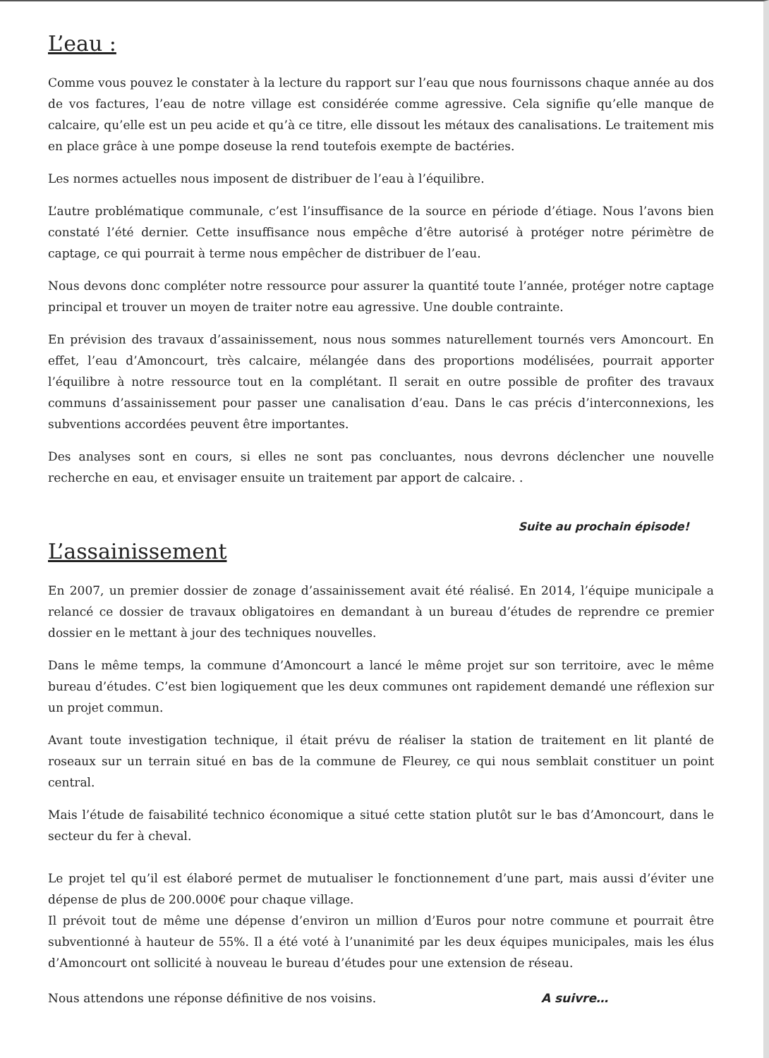L’eau :
Comme vous pouvez le constater à la lecture du rapport sur l’eau que nous fournissons chaque année au dos de vos factures, l’eau de notre village est considérée comme agressive. Cela signifie qu’elle manque de calcaire, qu’elle est un peu acide et qu’à ce titre, elle dissout les métaux des canalisations. Le traitement mis en place grâce à une pompe doseuse la rend toutefois exempte de bactéries.
Les normes actuelles nous imposent de distribuer de l’eau à l’équilibre.
L’autre problématique communale, c’est l’insuffisance de la source en période d’étiage. Nous l’avons bien constaté l’été dernier. Cette insuffisance nous empêche d’être autorisé à protéger notre périmètre de captage, ce qui pourrait à terme nous empêcher de distribuer de l’eau.
Nous devons donc compléter notre ressource pour assurer la quantité toute l’année, protéger notre captage principal et trouver un moyen de traiter notre eau agressive. Une double contrainte.
En prévision des travaux d’assainissement, nous nous sommes naturellement tournés vers Amoncourt. En effet, l’eau d’Amoncourt, très calcaire, mélangée dans des proportions modélisées, pourrait apporter l’équilibre à notre ressource tout en la complétant. Il serait en outre possible de profiter des travaux communs d’assainissement pour passer une canalisation d’eau. Dans le cas précis d’interconnexions, les subventions accordées peuvent être importantes.
Des analyses sont en cours, si elles ne sont pas concluantes, nous devrons déclencher une nouvelle recherche en eau, et envisager ensuite un traitement par apport de calcaire. .
Suite au prochain épisode!
L’assainissement
En 2007, un premier dossier de zonage d’assainissement avait été réalisé. En 2014, l’équipe municipale a relancé ce dossier de travaux obligatoires en demandant à un bureau d’études de reprendre ce premier dossier en le mettant à jour des techniques nouvelles.
Dans le même temps, la commune d’Amoncourt a lancé le même projet sur son territoire, avec le même bureau d’études. C’est bien logiquement que les deux communes ont rapidement demandé une réflexion sur un projet commun.
Avant toute investigation technique, il était prévu de réaliser la station de traitement en lit planté de roseaux sur un terrain situé en bas de la commune de Fleurey, ce qui nous semblait constituer un point central.
Mais l’étude de faisabilité technico économique a situé cette station plutôt sur le bas d’Amoncourt, dans le secteur du fer à cheval.
Le projet tel qu’il est élaboré permet de mutualiser le fonctionnement d’une part, mais aussi d’éviter une dépense de plus de 200.000€ pour chaque village.
Il prévoit tout de même une dépense d’environ un million d’Euros pour notre commune et pourrait être subventionné à hauteur de 55%. Il a été voté à l’unanimité par les deux équipes municipales, mais les élus d’Amoncourt ont sollicité à nouveau le bureau d’études pour une extension de réseau.
Nous attendons une réponse définitive de nos voisins. A suivre…